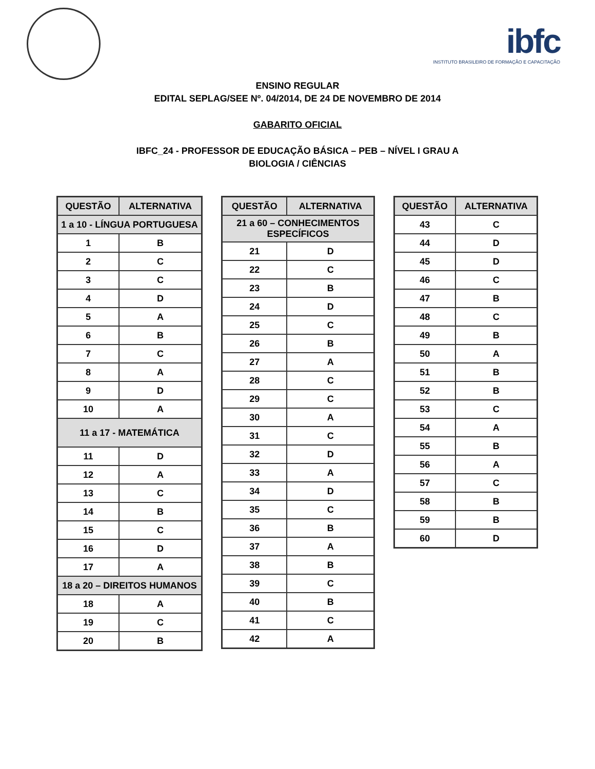ibfc
INSTITUTO BRASILEIRO DE FORMAÇÃO E CAPACITAÇÃO
ENSINO REGULAR
EDITAL SEPLAG/SEE Nº. 04/2014, DE 24 DE NOVEMBRO DE 2014
GABARITO OFICIAL
IBFC_24 - PROFESSOR DE EDUCAÇÃO BÁSICA – PEB – NÍVEL I GRAU A
BIOLOGIA / CIÊNCIAS
| QUESTÃO | ALTERNATIVA |
| --- | --- |
| 1 a 10 - LÍNGUA PORTUGUESA | |
| 1 | B |
| 2 | C |
| 3 | C |
| 4 | D |
| 5 | A |
| 6 | B |
| 7 | C |
| 8 | A |
| 9 | D |
| 10 | A |
| 11 a 17 - MATEMÁTICA | |
| 11 | D |
| 12 | A |
| 13 | C |
| 14 | B |
| 15 | C |
| 16 | D |
| 17 | A |
| 18 a 20 – DIREITOS HUMANOS | |
| 18 | A |
| 19 | C |
| 20 | B |
| QUESTÃO | ALTERNATIVA |
| --- | --- |
| 21 a 60 – CONHECIMENTOS ESPECÍFICOS | |
| 21 | D |
| 22 | C |
| 23 | B |
| 24 | D |
| 25 | C |
| 26 | B |
| 27 | A |
| 28 | C |
| 29 | C |
| 30 | A |
| 31 | C |
| 32 | D |
| 33 | A |
| 34 | D |
| 35 | C |
| 36 | B |
| 37 | A |
| 38 | B |
| 39 | C |
| 40 | B |
| 41 | C |
| 42 | A |
| QUESTÃO | ALTERNATIVA |
| --- | --- |
| 43 | C |
| 44 | D |
| 45 | D |
| 46 | C |
| 47 | B |
| 48 | C |
| 49 | B |
| 50 | A |
| 51 | B |
| 52 | B |
| 53 | C |
| 54 | A |
| 55 | B |
| 56 | A |
| 57 | C |
| 58 | B |
| 59 | B |
| 60 | D |